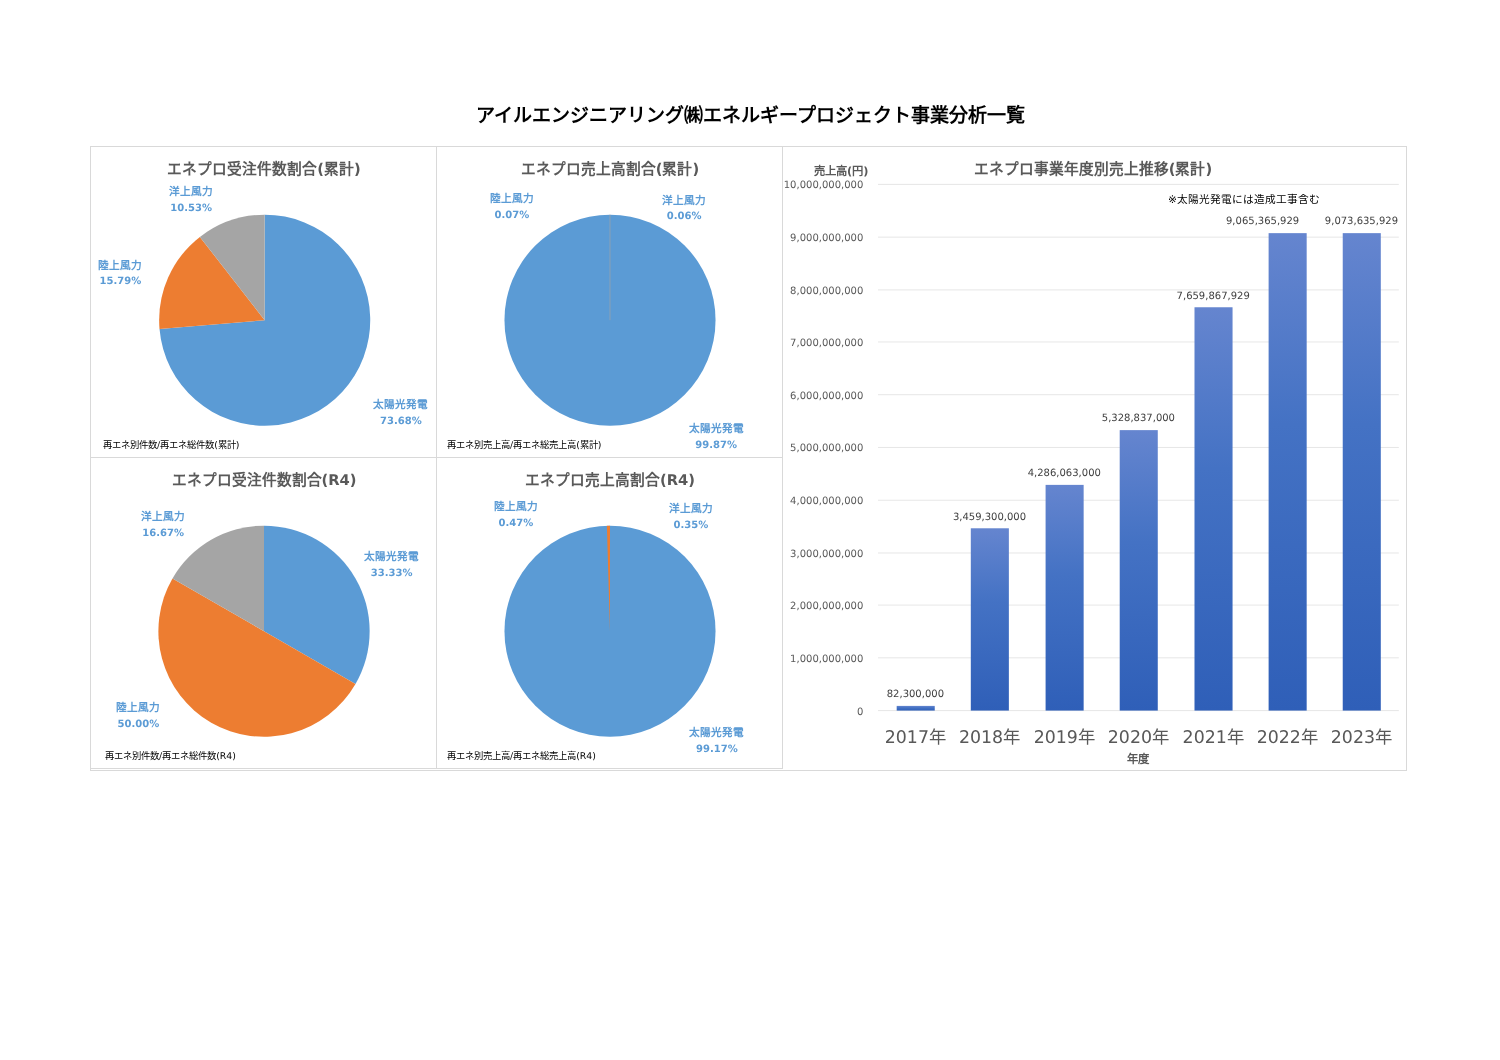アイルエンジニアリング㈱エネルギープロジェクト事業分析一覧
エネプロ受注件数割合(累計)
洋上風力
10.53%
陸上風力
15.79%
太陽光発電
73.68%
再エネ別件数/再エネ総件数(累計)
エネプロ売上高割合(累計)
陸上風力
0.07%
洋上風力
0.06%
太陽光発電
99.87%
再エネ別売上高/再エネ総売上高(累計)
エネプロ受注件数割合(R4)
洋上風力
16.67%
太陽光発電
33.33%
陸上風力
50.00%
再エネ別件数/再エネ総件数(R4)
エネプロ売上高割合(R4)
陸上風力
0.47%
洋上風力
0.35%
太陽光発電
99.17%
再エネ別売上高/再エネ総売上高(R4)
売上高(円)
エネプロ事業年度別売上推移(累計)
※太陽光発電には造成工事含む
10,000,000,000
9,000,000,000
8,000,000,000
7,000,000,000
6,000,000,000
5,000,000,000
4,000,000,000
3,000,000,000
2,000,000,000
1,000,000,000
0
82,300,000
3,459,300,000
4,286,063,000
5,328,837,000
7,659,867,929
9,065,365,929
9,073,635,929
2017年
2018年
2019年
2020年
2021年
2022年
2023年
年度